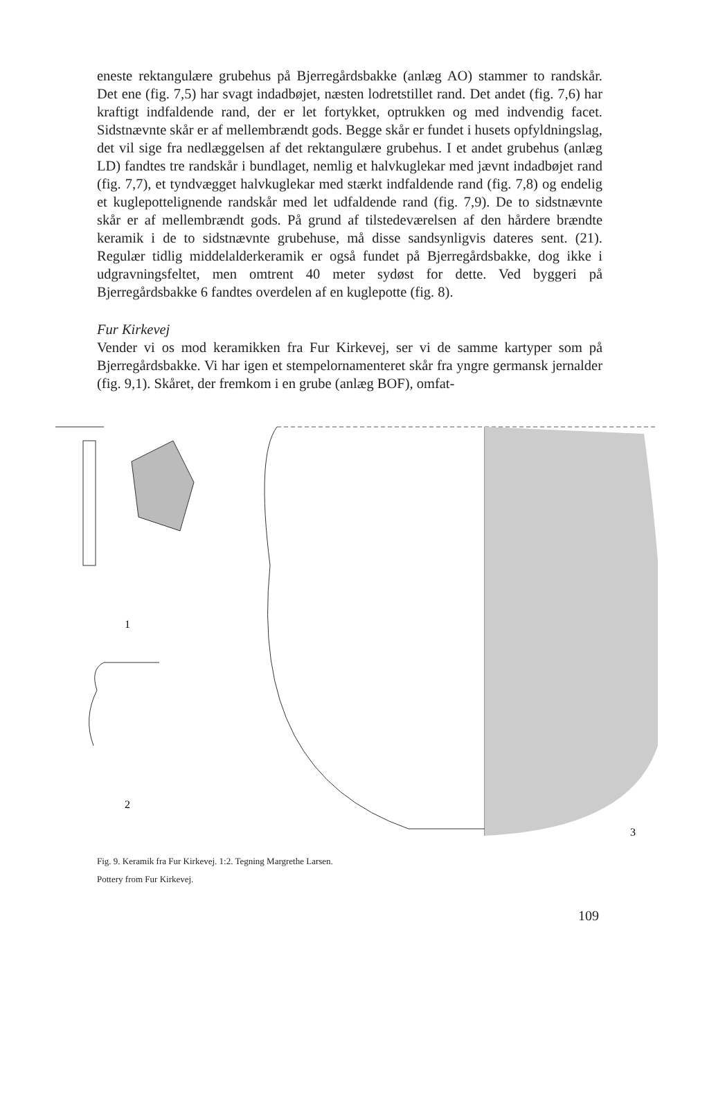eneste rektangulære grubehus på Bjerregårdsbakke (anlæg AO) stammer to randskår. Det ene (fig. 7,5) har svagt indadbøjet, næsten lodretstillet rand. Det andet (fig. 7,6) har kraftigt indfaldende rand, der er let fortykket, optrukken og med indvendig facet. Sidstnævnte skår er af mellembrændt gods. Begge skår er fundet i husets opfyldningslag, det vil sige fra nedlæggelsen af det rektangulære grubehus. I et andet grubehus (anlæg LD) fandtes tre randskår i bundlaget, nemlig et halvkuglekar med jævnt indadbøjet rand (fig. 7,7), et tyndvægget halvkuglekar med stærkt indfaldende rand (fig. 7,8) og endelig et kuglepottelignende randskår med let udfaldende rand (fig. 7,9). De to sidstnævnte skår er af mellembrændt gods. På grund af tilstedeværelsen af den hårdere brændte keramik i de to sidstnævnte grubehuse, må disse sandsynligvis dateres sent. (21). Regulær tidlig middelalderkeramik er også fundet på Bjerregårdsbakke, dog ikke i udgravningsfeltet, men omtrent 40 meter sydøst for dette. Ved byggeri på Bjerregårdsbakke 6 fandtes overdelen af en kuglepotte (fig. 8).
Fur Kirkevej
Vender vi os mod keramikken fra Fur Kirkevej, ser vi de samme kartyper som på Bjerregårdsbakke. Vi har igen et stempelornamenteret skår fra yngre germansk jernalder (fig. 9,1). Skåret, der fremkom i en grube (anlæg BOF), omfat-
1
2
3
Fig. 9. Keramik fra Fur Kirkevej. 1:2. Tegning Margrethe Larsen.
Pottery from Fur Kirkevej.
109